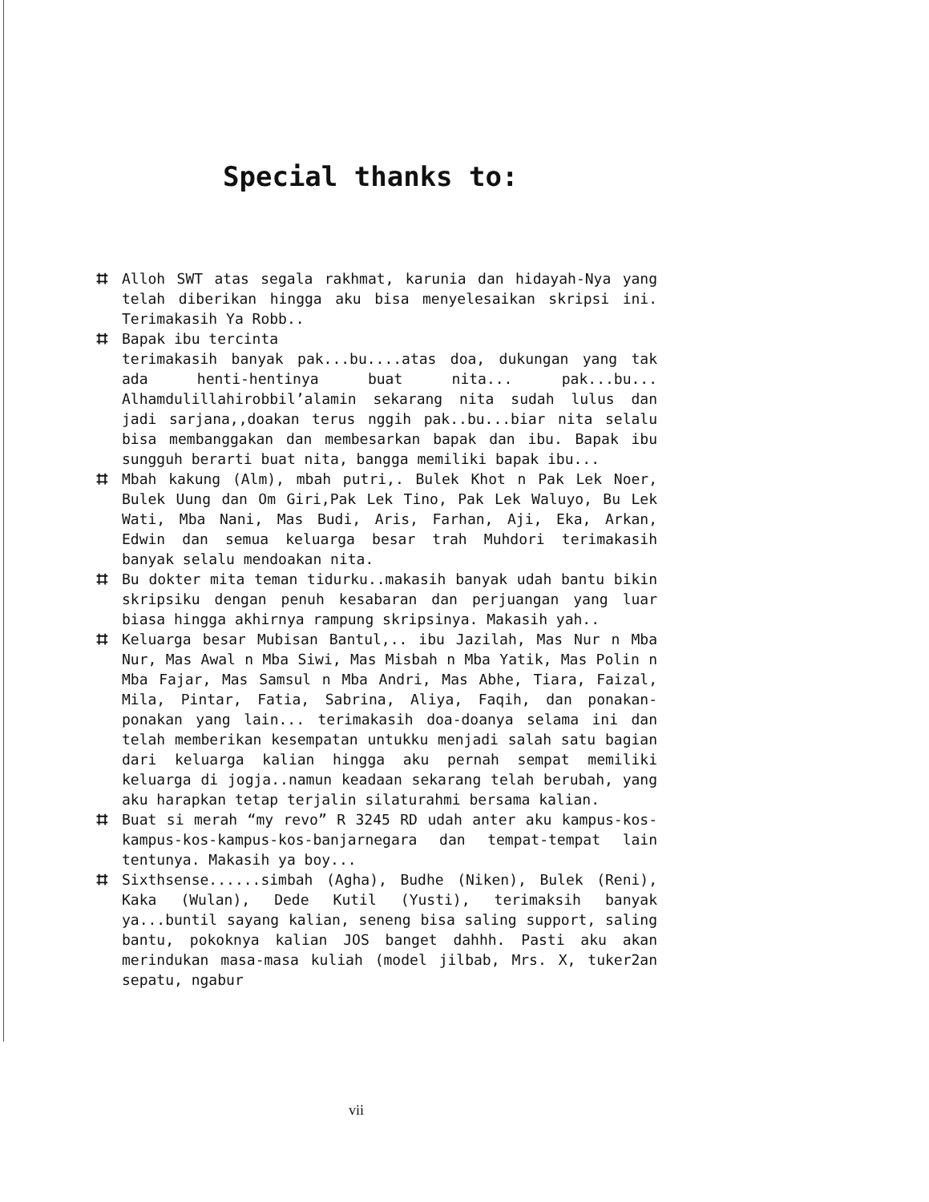Special thanks to:
⌗ Alloh SWT atas segala rakhmat, karunia dan hidayah-Nya yang telah diberikan hingga aku bisa menyelesaikan skripsi ini. Terimakasih Ya Robb..
⌗ Bapak ibu tercinta
terimakasih banyak pak...bu....atas doa, dukungan yang tak ada henti-hentinya buat nita... pak...bu... Alhamdulillahirobbil’alamin sekarang nita sudah lulus dan jadi sarjana,,doakan terus nggih pak..bu...biar nita selalu bisa membanggakan dan membesarkan bapak dan ibu. Bapak ibu sungguh berarti buat nita, bangga memiliki bapak ibu...
⌗ Mbah kakung (Alm), mbah putri,. Bulek Khot n Pak Lek Noer, Bulek Uung dan Om Giri,Pak Lek Tino, Pak Lek Waluyo, Bu Lek Wati, Mba Nani, Mas Budi, Aris, Farhan, Aji, Eka, Arkan, Edwin dan semua keluarga besar trah Muhdori terimakasih banyak selalu mendoakan nita.
⌗ Bu dokter mita teman tidurku..makasih banyak udah bantu bikin skripsiku dengan penuh kesabaran dan perjuangan yang luar biasa hingga akhirnya rampung skripsinya. Makasih yah..
⌗ Keluarga besar Mubisan Bantul,.. ibu Jazilah, Mas Nur n Mba Nur, Mas Awal n Mba Siwi, Mas Misbah n Mba Yatik, Mas Polin n Mba Fajar, Mas Samsul n Mba Andri, Mas Abhe, Tiara, Faizal, Mila, Pintar, Fatia, Sabrina, Aliya, Faqih, dan ponakan-ponakan yang lain... terimakasih doa-doanya selama ini dan telah memberikan kesempatan untukku menjadi salah satu bagian dari keluarga kalian hingga aku pernah sempat memiliki keluarga di jogja..namun keadaan sekarang telah berubah, yang aku harapkan tetap terjalin silaturahmi bersama kalian.
⌗ Buat si merah “my revo” R 3245 RD udah anter aku kampus-kos-kampus-kos-kampus-kos-banjarnegara dan tempat-tempat lain tentunya. Makasih ya boy...
⌗ Sixthsense......simbah (Agha), Budhe (Niken), Bulek (Reni), Kaka (Wulan), Dede Kutil (Yusti), terimaksih banyak ya...buntil sayang kalian, seneng bisa saling support, saling bantu, pokoknya kalian JOS banget dahhh. Pasti aku akan merindukan masa-masa kuliah (model jilbab, Mrs. X, tuker2an sepatu, ngabur
vii